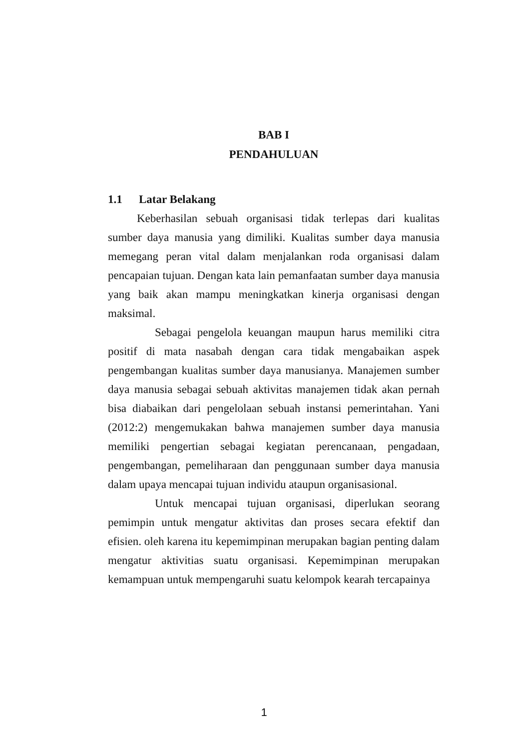BAB I
PENDAHULUAN
1.1 Latar Belakang
Keberhasilan sebuah organisasi tidak terlepas dari kualitas sumber daya manusia yang dimiliki. Kualitas sumber daya manusia memegang peran vital dalam menjalankan roda organisasi dalam pencapaian tujuan. Dengan kata lain pemanfaatan sumber daya manusia yang baik akan mampu meningkatkan kinerja organisasi dengan maksimal.
Sebagai pengelola keuangan maupun harus memiliki citra positif di mata nasabah dengan cara tidak mengabaikan aspek pengembangan kualitas sumber daya manusianya. Manajemen sumber daya manusia sebagai sebuah aktivitas manajemen tidak akan pernah bisa diabaikan dari pengelolaan sebuah instansi pemerintahan. Yani (2012:2) mengemukakan bahwa manajemen sumber daya manusia memiliki pengertian sebagai kegiatan perencanaan, pengadaan, pengembangan, pemeliharaan dan penggunaan sumber daya manusia dalam upaya mencapai tujuan individu ataupun organisasional.
Untuk mencapai tujuan organisasi, diperlukan seorang pemimpin untuk mengatur aktivitas dan proses secara efektif dan efisien. oleh karena itu kepemimpinan merupakan bagian penting dalam mengatur aktivitias suatu organisasi. Kepemimpinan merupakan kemampuan untuk mempengaruhi suatu kelompok kearah tercapainya
1